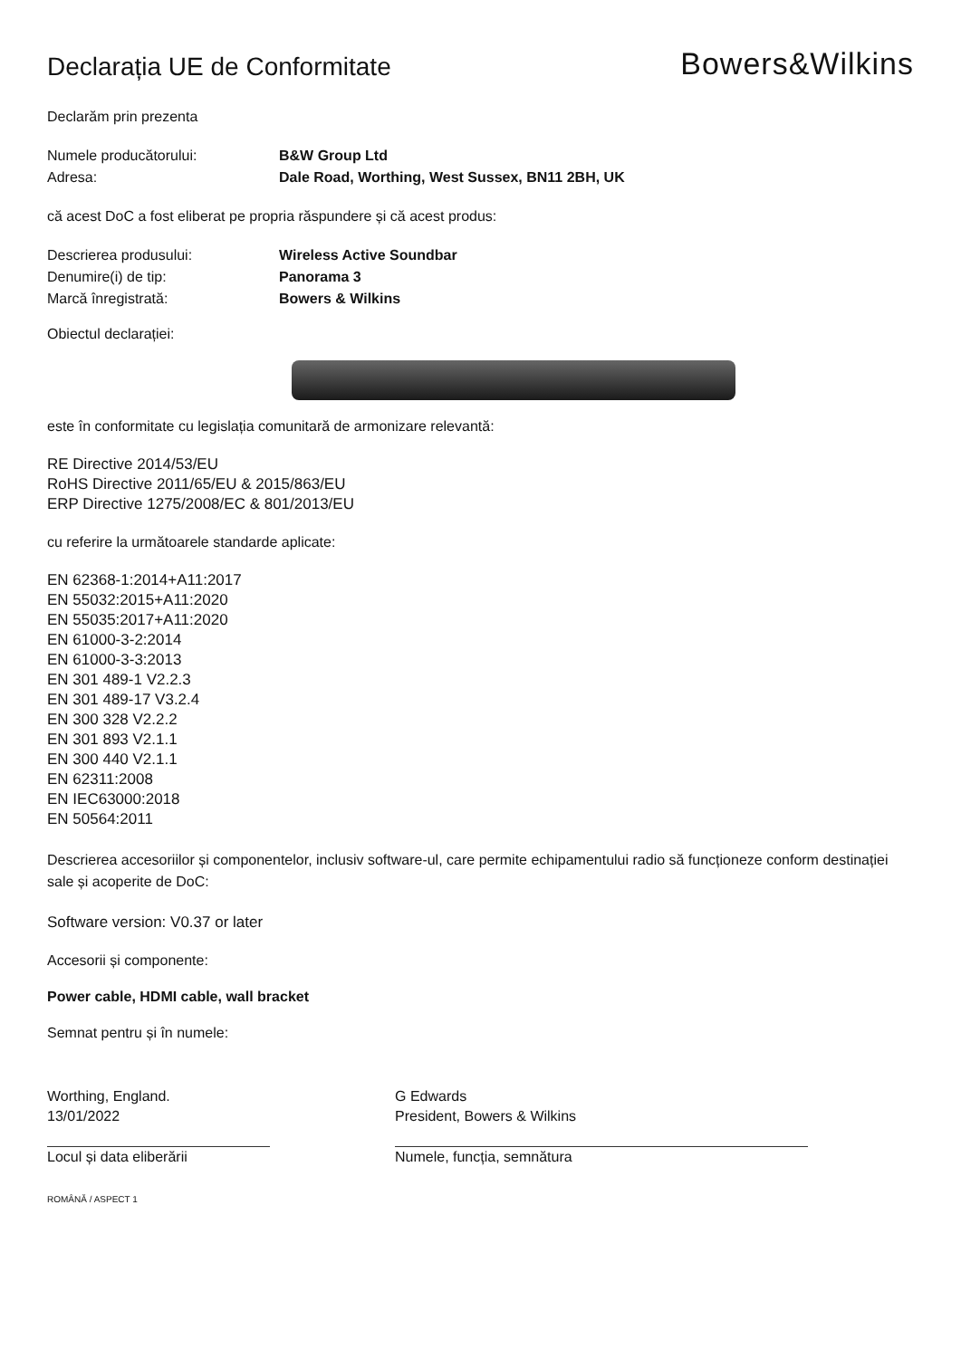Declarația UE de Conformitate
Bowers&Wilkins
Declarăm prin prezenta
Numele producătorului: B&W Group Ltd
Adresa: Dale Road, Worthing, West Sussex, BN11 2BH, UK
că acest DoC a fost eliberat pe propria răspundere și că acest produs:
Descrierea produsului: Wireless Active Soundbar
Denumire(i) de tip: Panorama 3
Marcă înregistrată: Bowers & Wilkins
Obiectul declarației:
este în conformitate cu legislația comunitară de armonizare relevantă:
RE Directive 2014/53/EU
RoHS Directive 2011/65/EU & 2015/863/EU
ERP Directive 1275/2008/EC & 801/2013/EU
cu referire la următoarele standarde aplicate:
EN 62368-1:2014+A11:2017
EN 55032:2015+A11:2020
EN 55035:2017+A11:2020
EN 61000-3-2:2014
EN 61000-3-3:2013
EN 301 489-1 V2.2.3
EN 301 489-17 V3.2.4
EN 300 328 V2.2.2
EN 301 893 V2.1.1
EN 300 440 V2.1.1
EN 62311:2008
EN IEC63000:2018
EN 50564:2011
Descrierea accesoriilor și componentelor, inclusiv software-ul, care permite echipamentului radio să funcționeze conform destinației sale și acoperite de DoC:
Software version: V0.37 or later
Accesorii și componente:
Power cable, HDMI cable, wall bracket
Semnat pentru și în numele:
Worthing, England.
13/01/2022
Locul și data eliberării
G Edwards
President, Bowers & Wilkins
Numele, funcția, semnătura
ROMÂNĂ / ASPECT 1